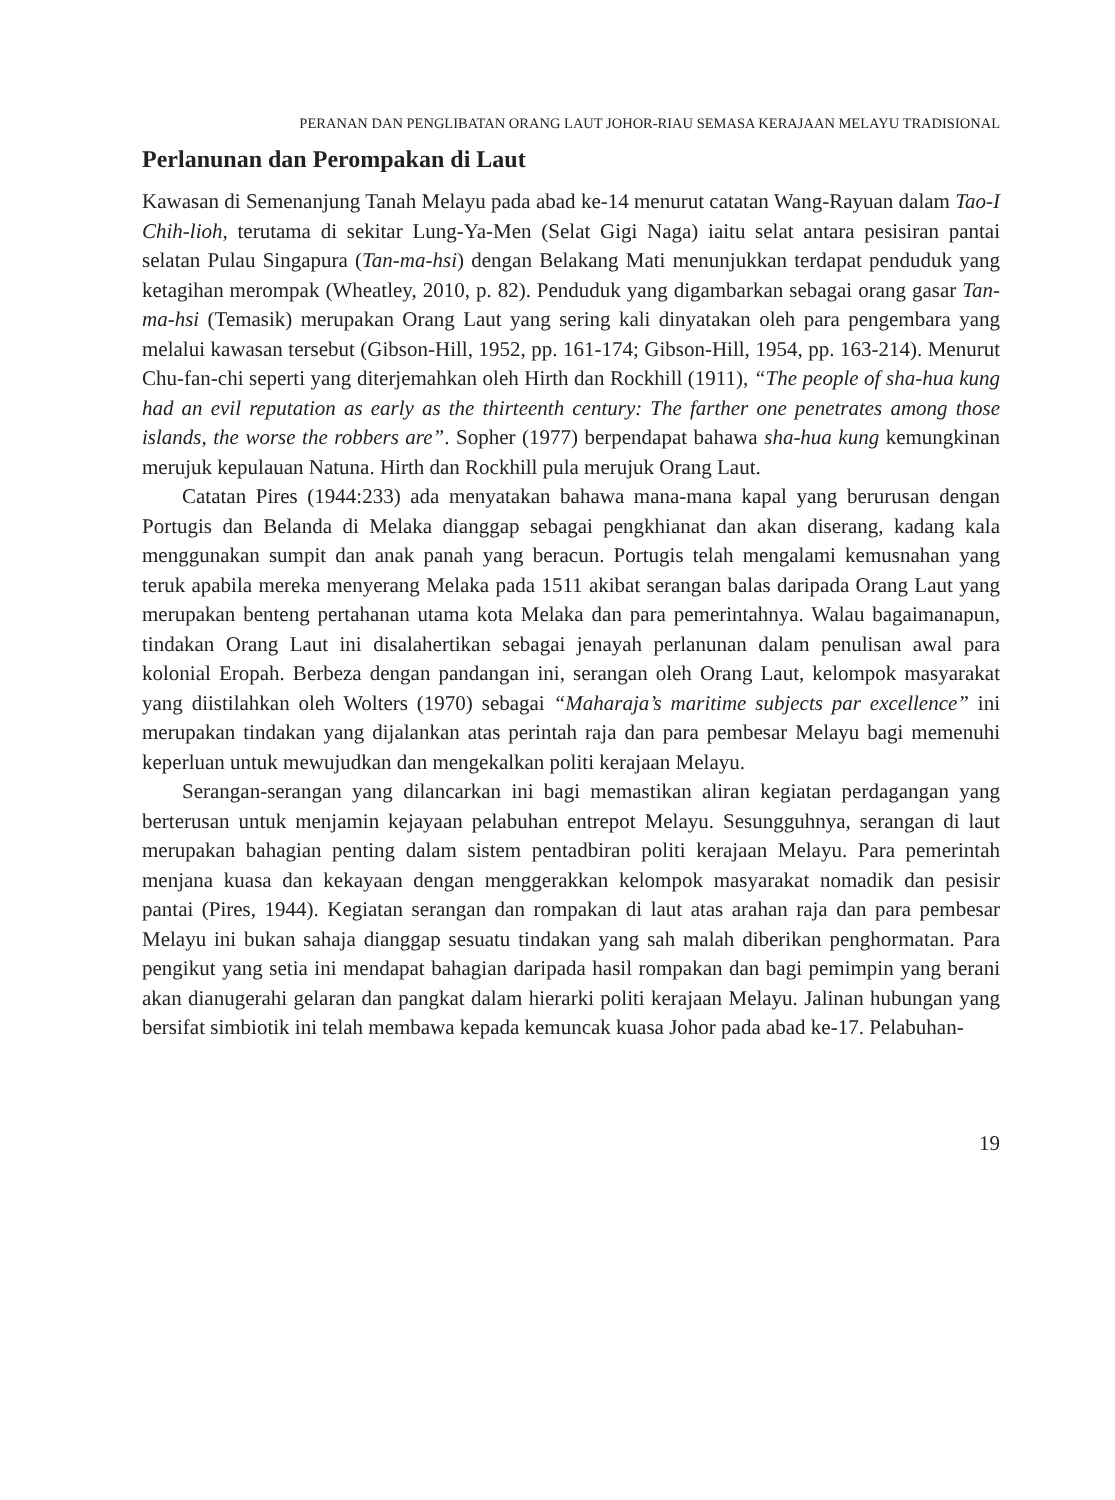PERANAN DAN PENGLIBATAN ORANG LAUT JOHOR-RIAU SEMASA KERAJAAN MELAYU TRADISIONAL
Perlanunan dan Perompakan di Laut
Kawasan di Semenanjung Tanah Melayu pada abad ke-14 menurut catatan Wang-Rayuan dalam Tao-I Chih-lioh, terutama di sekitar Lung-Ya-Men (Selat Gigi Naga) iaitu selat antara pesisiran pantai selatan Pulau Singapura (Tan-ma-hsi) dengan Belakang Mati menunjukkan terdapat penduduk yang ketagihan merompak (Wheatley, 2010, p. 82). Penduduk yang digambarkan sebagai orang gasar Tan-ma-hsi (Temasik) merupakan Orang Laut yang sering kali dinyatakan oleh para pengembara yang melalui kawasan tersebut (Gibson-Hill, 1952, pp. 161-174; Gibson-Hill, 1954, pp. 163-214). Menurut Chu-fan-chi seperti yang diterjemahkan oleh Hirth dan Rockhill (1911), “The people of sha-hua kung had an evil reputation as early as the thirteenth century: The farther one penetrates among those islands, the worse the robbers are”. Sopher (1977) berpendapat bahawa sha-hua kung kemungkinan merujuk kepulauan Natuna. Hirth dan Rockhill pula merujuk Orang Laut.
Catatan Pires (1944:233) ada menyatakan bahawa mana-mana kapal yang berurusan dengan Portugis dan Belanda di Melaka dianggap sebagai pengkhianat dan akan diserang, kadang kala menggunakan sumpit dan anak panah yang beracun. Portugis telah mengalami kemusnahan yang teruk apabila mereka menyerang Melaka pada 1511 akibat serangan balas daripada Orang Laut yang merupakan benteng pertahanan utama kota Melaka dan para pemerintahnya. Walau bagaimanapun, tindakan Orang Laut ini disalahertikan sebagai jenayah perlanunan dalam penulisan awal para kolonial Eropah. Berbeza dengan pandangan ini, serangan oleh Orang Laut, kelompok masyarakat yang diistilahkan oleh Wolters (1970) sebagai “Maharaja’s maritime subjects par excellence” ini merupakan tindakan yang dijalankan atas perintah raja dan para pembesar Melayu bagi memenuhi keperluan untuk mewujudkan dan mengekalkan politi kerajaan Melayu.
Serangan-serangan yang dilancarkan ini bagi memastikan aliran kegiatan perdagangan yang berterusan untuk menjamin kejayaan pelabuhan entrepot Melayu. Sesungguhnya, serangan di laut merupakan bahagian penting dalam sistem pentadbiran politi kerajaan Melayu. Para pemerintah menjana kuasa dan kekayaan dengan menggerakkan kelompok masyarakat nomadik dan pesisir pantai (Pires, 1944). Kegiatan serangan dan rompakan di laut atas arahan raja dan para pembesar Melayu ini bukan sahaja dianggap sesuatu tindakan yang sah malah diberikan penghormatan. Para pengikut yang setia ini mendapat bahagian daripada hasil rompakan dan bagi pemimpin yang berani akan dianugerahi gelaran dan pangkat dalam hierarki politi kerajaan Melayu. Jalinan hubungan yang bersifat simbiotik ini telah membawa kepada kemuncak kuasa Johor pada abad ke-17. Pelabuhan-
19